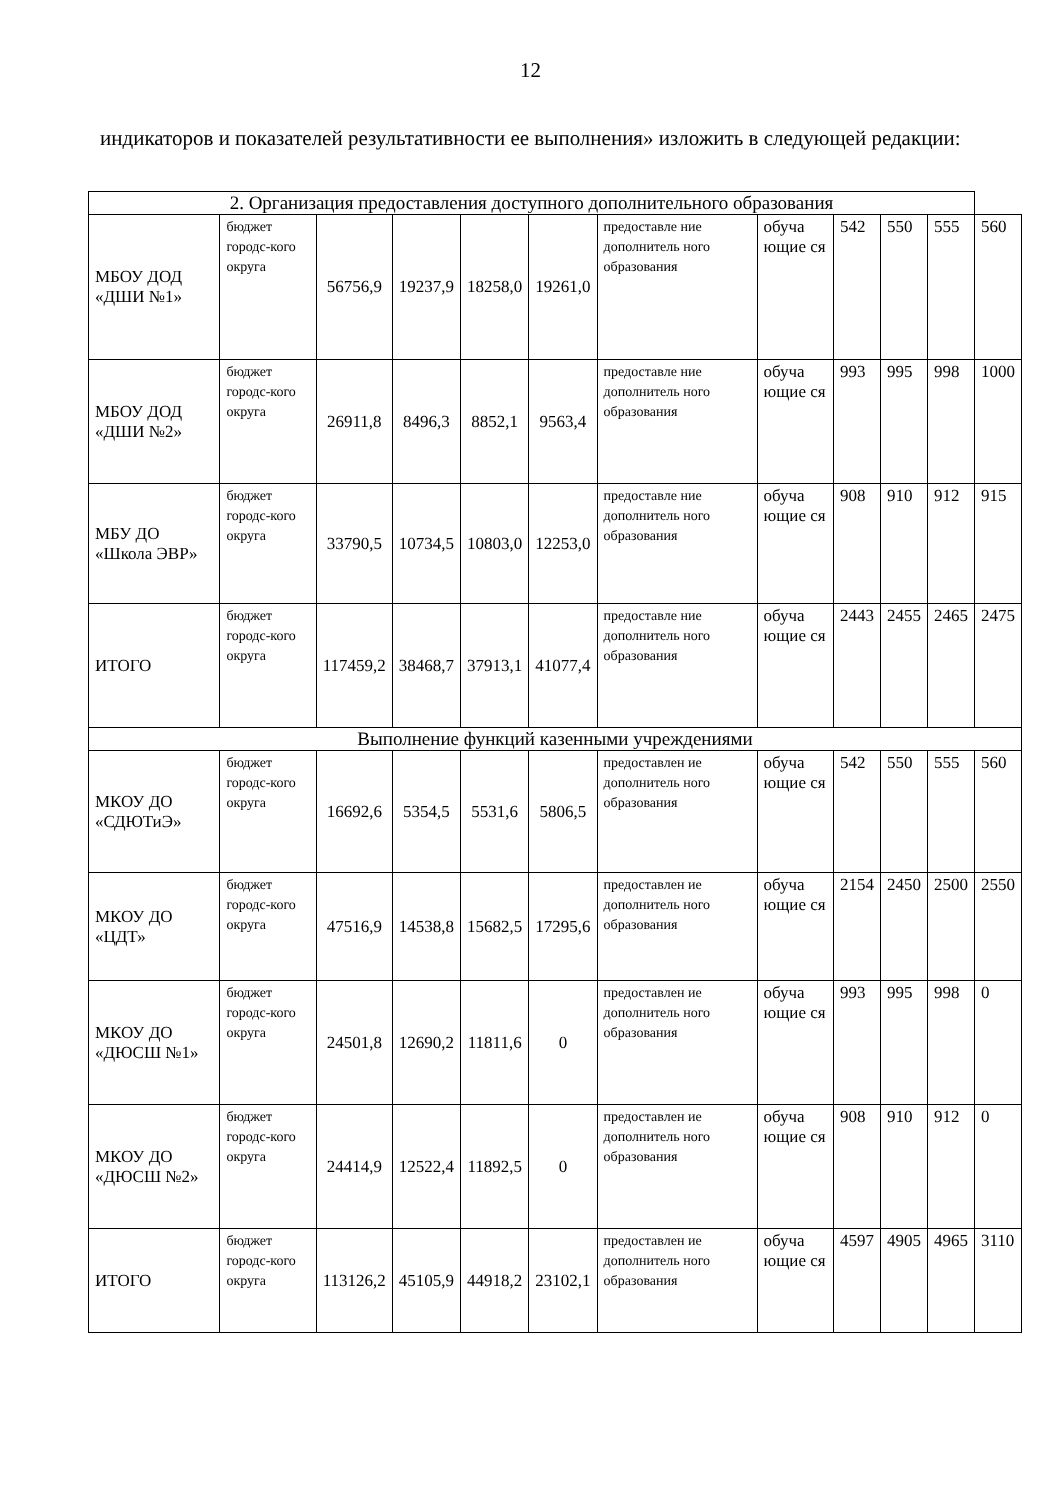12
индикаторов и показателей результативности ее выполнения» изложить в следующей редакции:
| 2. Организация предоставления доступного дополнительного образования | | | | | | | | | | | |
| МБОУ ДОД «ДШИ №1» | бюджет городс-кого округа | 56756,9 | 19237,9 | 18258,0 | 19261,0 | предоставле ние дополнитель ного образования | обуча ющие ся | 542 | 550 | 555 | 560 |
| МБОУ ДОД «ДШИ №2» | бюджет городс-кого округа | 26911,8 | 8496,3 | 8852,1 | 9563,4 | предоставле ние дополнитель ного образования | обуча ющие ся | 993 | 995 | 998 | 1000 |
| МБУ ДО «Школа ЭВР» | бюджет городс-кого округа | 33790,5 | 10734,5 | 10803,0 | 12253,0 | предоставле ние дополнитель ного образования | обуча ющие ся | 908 | 910 | 912 | 915 |
| ИТОГО | бюджет городс-кого округа | 117459,2 | 38468,7 | 37913,1 | 41077,4 | предоставле ние дополнитель ного образования | обуча ющие ся | 2443 | 2455 | 2465 | 2475 |
| Выполнение функций казенными учреждениями | | | | | | | | | | | |
| МКОУ ДО «СДЮТиЭ» | бюджет городс-кого округа | 16692,6 | 5354,5 | 5531,6 | 5806,5 | предоставлен ие дополнитель ного образования | обуча ющие ся | 542 | 550 | 555 | 560 |
| МКОУ ДО «ЦДТ» | бюджет городс-кого округа | 47516,9 | 14538,8 | 15682,5 | 17295,6 | предоставлен ие дополнитель ного образования | обуча ющие ся | 2154 | 2450 | 2500 | 2550 |
| МКОУ ДО «ДЮСШ №1» | бюджет городс-кого округа | 24501,8 | 12690,2 | 11811,6 | 0 | предоставлен ие дополнитель ного образования | обуча ющие ся | 993 | 995 | 998 | 0 |
| МКОУ ДО «ДЮСШ №2» | бюджет городс-кого округа | 24414,9 | 12522,4 | 11892,5 | 0 | предоставлен ие дополнитель ного образования | обуча ющие ся | 908 | 910 | 912 | 0 |
| ИТОГО | бюджет городс-кого округа | 113126,2 | 45105,9 | 44918,2 | 23102,1 | предоставлен ие дополнитель ного образования | обуча ющие ся | 4597 | 4905 | 4965 | 3110 |